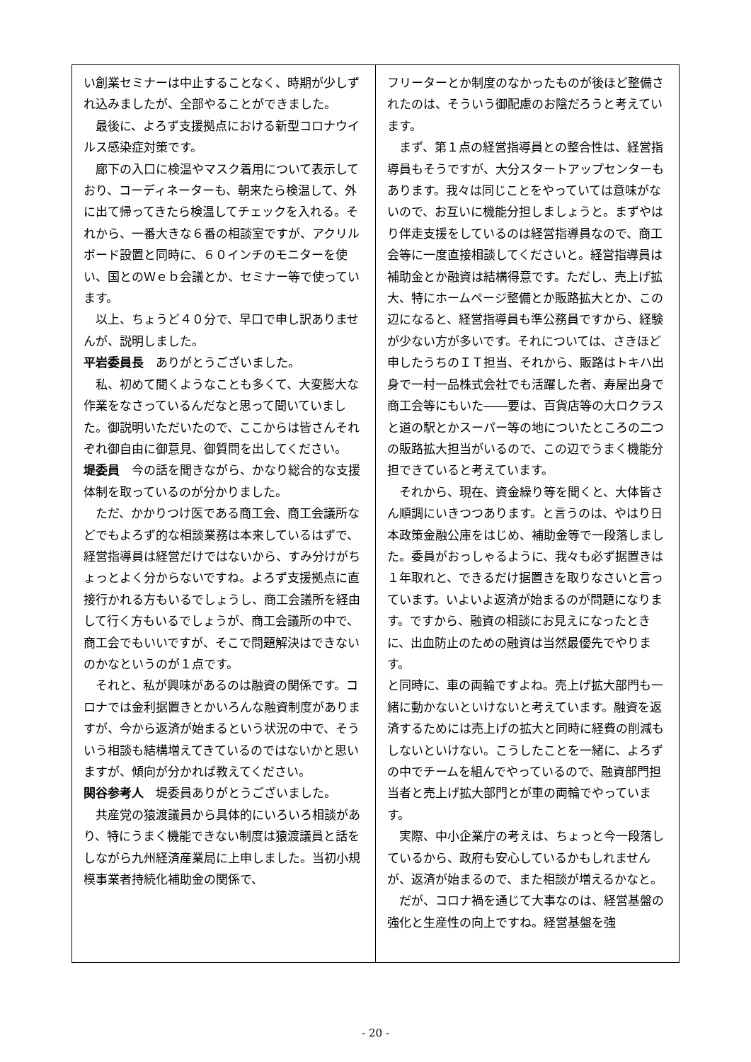い創業セミナーは中止することなく、時期が少しずれ込みましたが、全部やることができました。
最後に、よろず支援拠点における新型コロナウイルス感染症対策です。
廊下の入口に検温やマスク着用について表示しており、コーディネーターも、朝来たら検温して、外に出て帰ってきたら検温してチェックを入れる。それから、一番大きな６番の相談室ですが、アクリルボード設置と同時に、６０インチのモニターを使い、国とのＷｅｂ会議とか、セミナー等で使っています。
以上、ちょうど４０分で、早口で申し訳ありませんが、説明しました。
平岩委員長　ありがとうございました。
私、初めて聞くようなことも多くて、大変膨大な作業をなさっているんだなと思って聞いていました。御説明いただいたので、ここからは皆さんそれぞれ御自由に御意見、御質問を出してください。
堤委員　今の話を聞きながら、かなり総合的な支援体制を取っているのが分かりました。
ただ、かかりつけ医である商工会、商工会議所などでもよろず的な相談業務は本来しているはずで、経営指導員は経営だけではないから、すみ分けがちょっとよく分からないですね。よろず支援拠点に直接行かれる方もいるでしょうし、商工会議所を経由して行く方もいるでしょうが、商工会議所の中で、商工会でもいいですが、そこで問題解決はできないのかなというのが１点です。
それと、私が興味があるのは融資の関係です。コロナでは金利据置きとかいろんな融資制度がありますが、今から返済が始まるという状況の中で、そういう相談も結構増えてきているのではないかと思いますが、傾向が分かれば教えてください。
関谷参考人　堤委員ありがとうございました。
共産党の猿渡議員から具体的にいろいろ相談があり、特にうまく機能できない制度は猿渡議員と話をしながら九州経済産業局に上申しました。当初小規模事業者持続化補助金の関係で、
フリーターとか制度のなかったものが後ほど整備されたのは、そういう御配慮のお陰だろうと考えています。
まず、第１点の経営指導員との整合性は、経営指導員もそうですが、大分スタートアップセンターもあります。我々は同じことをやっていては意味がないので、お互いに機能分担しましょうと。まずやはり伴走支援をしているのは経営指導員なので、商工会等に一度直接相談してくださいと。経営指導員は補助金とか融資は結構得意です。ただし、売上げ拡大、特にホームページ整備とか販路拡大とか、この辺になると、経営指導員も準公務員ですから、経験が少ない方が多いです。それについては、さきほど申したうちのＩＴ担当、それから、販路はトキハ出身で一村一品株式会社でも活躍した者、寿屋出身で商工会等にもいた――要は、百貨店等の大ロクラスと道の駅とかスーパー等の地についたところの二つの販路拡大担当がいるので、この辺でうまく機能分担できていると考えています。
それから、現在、資金繰り等を聞くと、大体皆さん順調にいきつつあります。と言うのは、やはり日本政策金融公庫をはじめ、補助金等で一段落しました。委員がおっしゃるように、我々も必ず据置きは１年取れと、できるだけ据置きを取りなさいと言っています。いよいよ返済が始まるのが問題になります。ですから、融資の相談にお見えになったときに、出血防止のための融資は当然最優先でやります。
と同時に、車の両輪ですよね。売上げ拡大部門も一緒に動かないといけないと考えています。融資を返済するためには売上げの拡大と同時に経費の削減もしないといけない。こうしたことを一緒に、よろずの中でチームを組んでやっているので、融資部門担当者と売上げ拡大部門とが車の両輪でやっています。
実際、中小企業庁の考えは、ちょっと今一段落しているから、政府も安心しているかもしれませんが、返済が始まるので、また相談が増えるかなと。
だが、コロナ禍を通じて大事なのは、経営基盤の強化と生産性の向上ですね。経営基盤を強
- 20 -